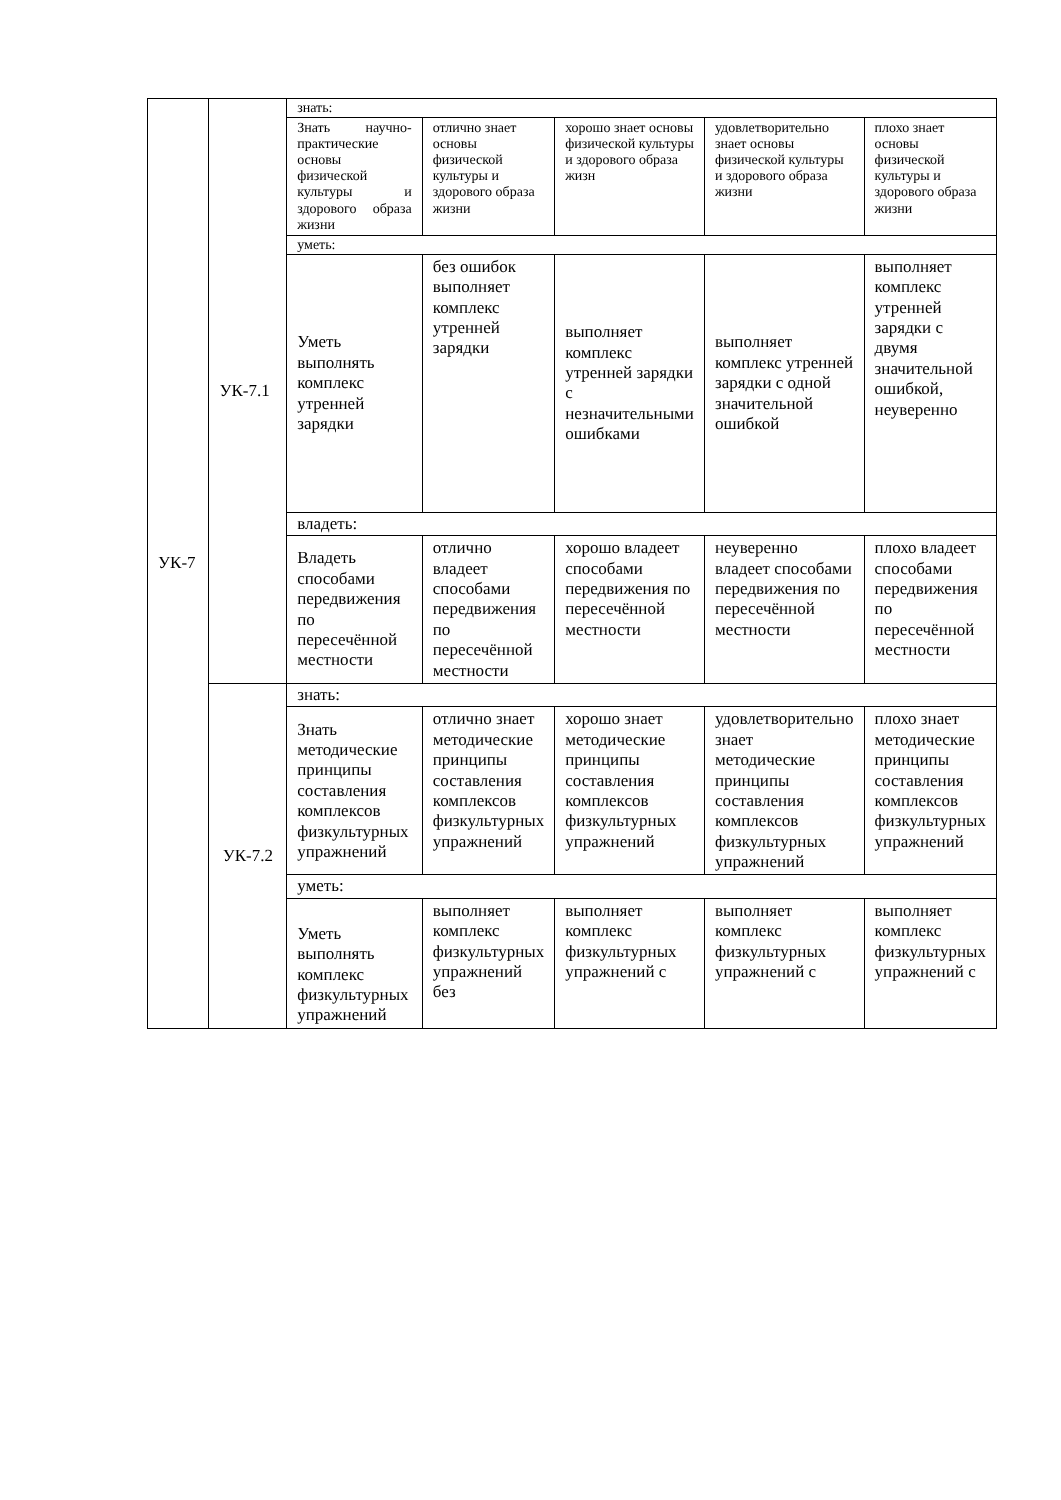| УК-7 | УК-7.1 | знать: | | | | |
| | | Знать научно-практические основы физической культуры и здорового образа жизни | отлично знает основы физической культуры и здорового образа жизни | хорошо знает основы физической культуры и здорового образа жизн | удовлетворительно знает основы физической культуры и здорового образа жизни | плохо знает основы физической культуры и здорового образа жизни |
| | | уметь: | | | | |
| | | Уметь выполнять комплекс утренней зарядки | без ошибок выполняет комплекс утренней зарядки | выполняет комплекс утренней зарядки с незначительными ошибками | выполняет комплекс утренней зарядки с одной значительной ошибкой | выполняет комплекс утренней зарядки с двумя значительной ошибкой, неуверенно |
| | | владеть: | | | | |
| | | Владеть способами передвижения по пересечённой местности | отлично владеет способами передвижения по пересечённой местности | хорошо владеет способами передвижения по пересечённой местности | неуверенно владеет способами передвижения по пересечённой местности | плохо владеет способами передвижения по пересечённой местности |
| | УК-7.2 | знать: | | | | |
| | | Знать методические принципы составления комплексов физкультурных упражнений | отлично знает методические принципы составления комплексов физкультурных упражнений | хорошо знает методические принципы составления комплексов физкультурных упражнений | удовлетворительно знает методические принципы составления комплексов физкультурных упражнений | плохо знает методические принципы составления комплексов физкультурных упражнений |
| | | уметь: | | | | |
| | | Уметь выполнять комплекс физкультурных упражнений | выполняет комплекс физкультурных упражнений без | выполняет комплекс физкультурных упражнений с | выполняет комплекс физкультурных упражнений с | выполняет комплекс физкультурных упражнений с |